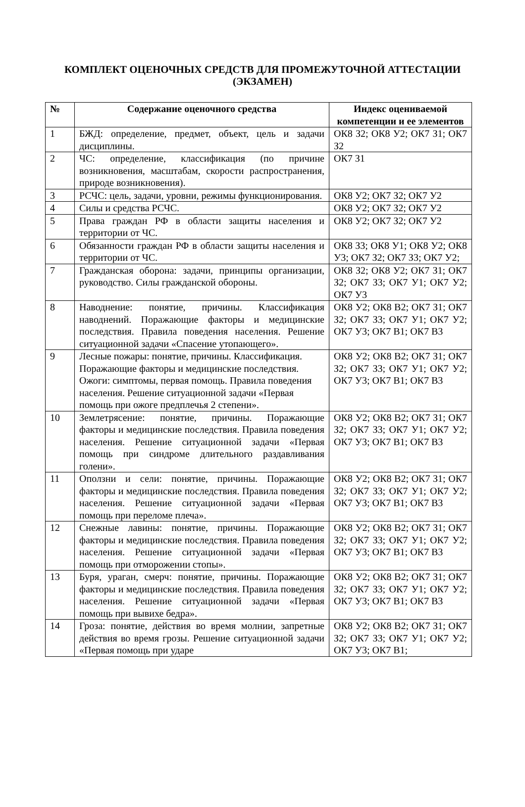КОМПЛЕКТ ОЦЕНОЧНЫХ СРЕДСТВ ДЛЯ ПРОМЕЖУТОЧНОЙ АТТЕСТАЦИИ
(ЭКЗАМЕН)
| № | Содержание оценочного средства | Индекс оцениваемой компетенции и ее элементов |
| --- | --- | --- |
| 1 | БЖД: определение, предмет, объект, цель и задачи дисциплины. | ОК8 З2; ОК8 У2; ОК7 З1; ОК7 З2 |
| 2 | ЧС: определение, классификация (по причине возникновения, масштабам, скорости распространения, природе возникновения). | ОК7 З1 |
| 3 | РСЧС: цель, задачи, уровни, режимы функционирования. | ОК8 У2; ОК7 З2; ОК7 У2 |
| 4 | Силы и средства РСЧС. | ОК8 У2; ОК7 З2; ОК7 У2 |
| 5 | Права граждан РФ в области защиты населения и территории от ЧС. | ОК8 У2; ОК7 З2; ОК7 У2 |
| 6 | Обязанности граждан РФ в области защиты населения и территории от ЧС. | ОК8 З3; ОК8 У1; ОК8 У2; ОК8 У3; ОК7 З2; ОК7 З3; ОК7 У2; |
| 7 | Гражданская оборона: задачи, принципы организации, руководство. Силы гражданской обороны. | ОК8 З2; ОК8 У2; ОК7 З1; ОК7 З2; ОК7 З3; ОК7 У1; ОК7 У2; ОК7 У3 |
| 8 | Наводнение: понятие, причины. Классификация наводнений. Поражающие факторы и медицинские последствия. Правила поведения населения. Решение ситуационной задачи «Спасение утопающего». | ОК8 У2; ОК8 В2; ОК7 З1; ОК7 З2; ОК7 З3; ОК7 У1; ОК7 У2; ОК7 У3; ОК7 В1; ОК7 В3 |
| 9 | Лесные пожары: понятие, причины. Классификация. Поражающие факторы и медицинские последствия. Ожоги: симптомы, первая помощь. Правила поведения населения. Решение ситуационной задачи «Первая помощь при ожоге предплечья 2 степени». | ОК8 У2; ОК8 В2; ОК7 З1; ОК7 З2; ОК7 З3; ОК7 У1; ОК7 У2; ОК7 У3; ОК7 В1; ОК7 В3 |
| 10 | Землетрясение: понятие, причины. Поражающие факторы и медицинские последствия. Правила поведения населения. Решение ситуационной задачи «Первая помощь при синдроме длительного раздавливания голени». | ОК8 У2; ОК8 В2; ОК7 З1; ОК7 З2; ОК7 З3; ОК7 У1; ОК7 У2; ОК7 У3; ОК7 В1; ОК7 В3 |
| 11 | Оползни и сели: понятие, причины. Поражающие факторы и медицинские последствия. Правила поведения населения. Решение ситуационной задачи «Первая помощь при переломе плеча». | ОК8 У2; ОК8 В2; ОК7 З1; ОК7 З2; ОК7 З3; ОК7 У1; ОК7 У2; ОК7 У3; ОК7 В1; ОК7 В3 |
| 12 | Снежные лавины: понятие, причины. Поражающие факторы и медицинские последствия. Правила поведения населения. Решение ситуационной задачи «Первая помощь при отморожении стопы». | ОК8 У2; ОК8 В2; ОК7 З1; ОК7 З2; ОК7 З3; ОК7 У1; ОК7 У2; ОК7 У3; ОК7 В1; ОК7 В3 |
| 13 | Буря, ураган, смерч: понятие, причины. Поражающие факторы и медицинские последствия. Правила поведения населения. Решение ситуационной задачи «Первая помощь при вывихе бедра». | ОК8 У2; ОК8 В2; ОК7 З1; ОК7 З2; ОК7 З3; ОК7 У1; ОК7 У2; ОК7 У3; ОК7 В1; ОК7 В3 |
| 14 | Гроза: понятие, действия во время молнии, запретные действия во время грозы. Решение ситуационной задачи «Первая помощь при ударе | ОК8 У2; ОК8 В2; ОК7 З1; ОК7 З2; ОК7 З3; ОК7 У1; ОК7 У2; ОК7 У3; ОК7 В1; |